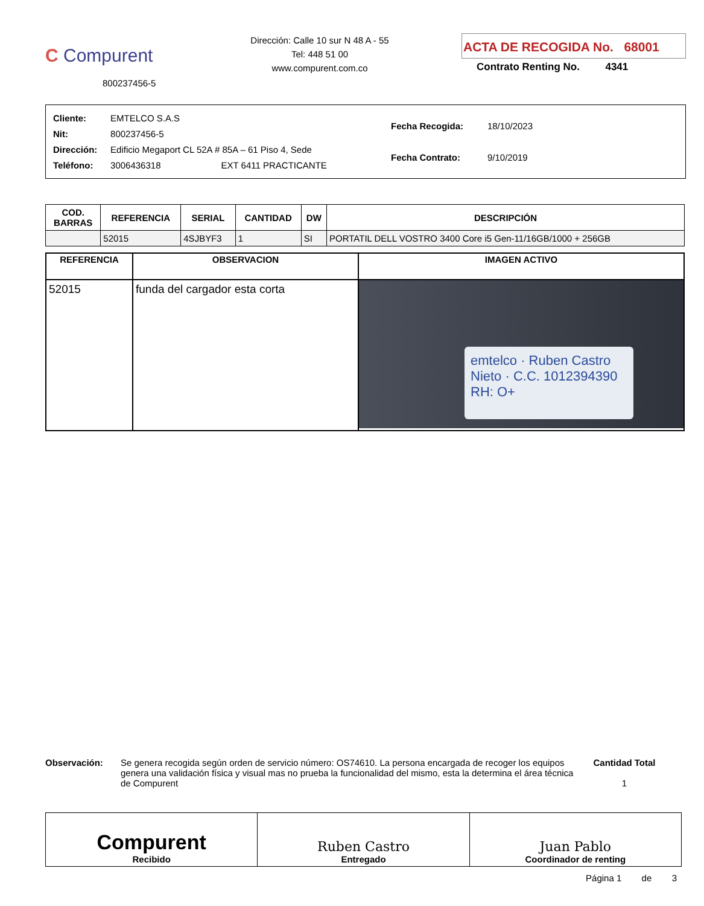C Compurent
800237456-5
Dirección: Calle 10 sur N 48 A - 55
Tel: 448 51 00
www.compurent.com.co
ACTA DE RECOGIDA No. 68001
Contrato Renting No. 4341
| Cliente: | EMTELCO S.A.S |
| Nit: | 800237456-5 |
| Dirección: | Edificio Megaport CL 52A # 85A – 61 Piso 4, Sede |
| Teléfono: | 3006436318 EXT 6411 PRACTICANTE |
| Fecha Recogida: | 18/10/2023 |
| Fecha Contrato: | 9/10/2019 |
| COD. BARRAS | REFERENCIA | SERIAL | CANTIDAD | DW | DESCRIPCIÓN |
| --- | --- | --- | --- | --- | --- |
| | 52015 | 4SJBYF3 | 1 | SI | PORTATIL DELL VOSTRO 3400 Core i5 Gen-11/16GB/1000 + 256GB |
| REFERENCIA | OBSERVACION | IMAGEN ACTIVO |
| --- | --- | --- |
| 52015 | funda del cargador esta corta | emtelco · Ruben Castro Nieto · C.C. 1012394390 RH: O+ |
Observación: Se genera recogida según orden de servicio número: OS74610. La persona encargada de recoger los equipos genera una validación física y visual mas no prueba la funcionalidad del mismo, esta la determina el área técnica de Compurent
Cantidad Total
1
Compurent
Recibido
Ruben Castro
Entregado
Juan Pablo
Coordinador de renting
Página 1 de 3